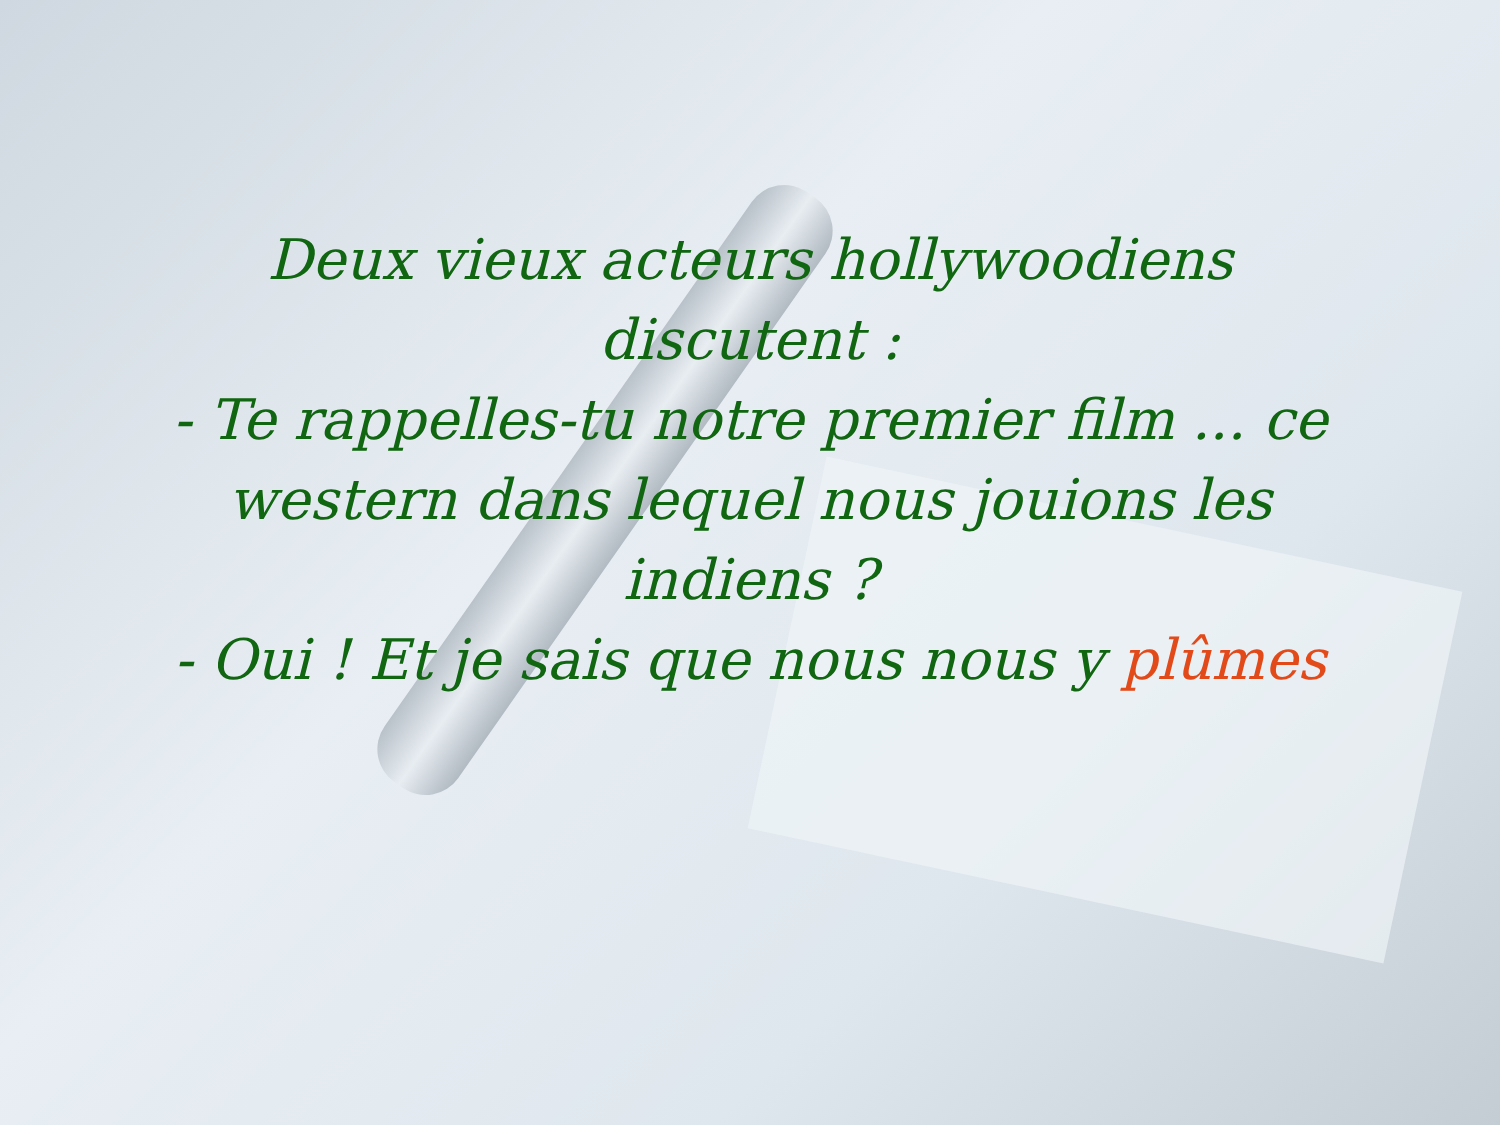Deux vieux acteurs hollywoodiens discutent :
- Te rappelles-tu notre premier film ... ce western dans lequel nous jouions les indiens ?
- Oui ! Et je sais que nous nous y plûmes